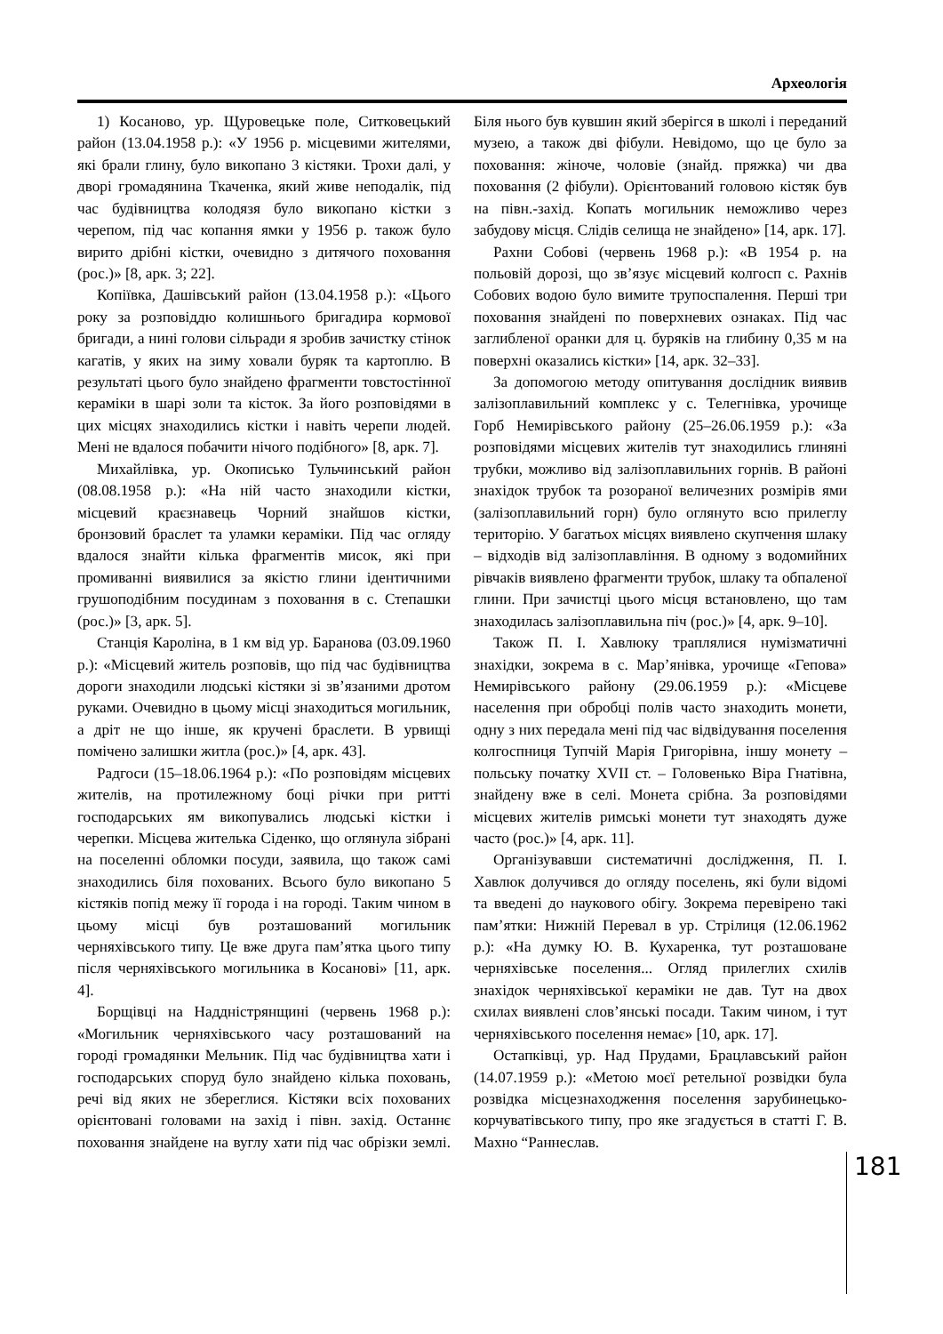Археологія
1) Косаново, ур. Щуровецьке поле, Ситковецький район (13.04.1958 р.): «У 1956 р. місцевими жителями, які брали глину, було викопано 3 кістяки. Трохи далі, у дворі громадянина Ткаченка, який живе неподалік, під час будівництва колодязя було викопано кістки з черепом, під час копання ямки у 1956 р. також було вирито дрібні кістки, очевидно з дитячого поховання (рос.)» [8, арк. 3; 22].
Копіївка, Дашівський район (13.04.1958 р.): «Цього року за розповіддю колишнього бригадира кормової бригади, а нині голови сільради я зробив зачистку стінок кагатів, у яких на зиму ховали буряк та картоплю. В результаті цього було знайдено фрагменти товстостінної кераміки в шарі золи та кісток. За його розповідями в цих місцях знаходились кістки і навіть черепи людей. Мені не вдалося побачити нічого подібного» [8, арк. 7].
Михайлівка, ур. Окописько Тульчинський район (08.08.1958 р.): «На ній часто знаходили кістки, місцевий краєзнавець Чорний знайшов кістки, бронзовий браслет та уламки кераміки. Під час огляду вдалося знайти кілька фрагментів мисок, які при промиванні виявилися за якістю глини ідентичними грушоподібним посудинам з поховання в с. Степашки (рос.)» [3, арк. 5].
Станція Кароліна, в 1 км від ур. Баранова (03.09.1960 р.): «Місцевий житель розповів, що під час будівництва дороги знаходили людські кістяки зі зв’язаними дротом руками. Очевидно в цьому місці знаходиться могильник, а дріт не що інше, як кручені браслети. В урвищі помічено залишки житла (рос.)» [4, арк. 43].
Радгоси (15–18.06.1964 р.): «По розповідям місцевих жителів, на протилежному боці річки при ритті господарських ям викопувались людські кістки і черепки. Місцева жителька Сіденко, що оглянула зібрані на поселенні обломки посуди, заявила, що також самі знаходились біля похованих. Всього було викопано 5 кістяків попід межу її города і на городі. Таким чином в цьому місці був розташований могильник черняхівського типу. Це вже друга пам’ятка цього типу після черняхівського могильника в Косанові» [11, арк. 4].
Борщівці на Наддністрянщині (червень 1968 р.): «Могильник черняхівського часу розташований на городі громадянки Мельник. Під час будівництва хати і господарських споруд було знайдено кілька поховань, речі від яких не збереглися. Кістяки всіх похованих орієнтовані головами на захід і півн. захід. Останнє поховання знайдене на вуглу хати під час обрізки землі. Біля нього був кувшин який зберігся в школі і переданий музею, а також дві фібули. Невідомо, що це було за поховання: жіноче, чоловіе (знайд. пряжка) чи два поховання (2 фібули). Орієнтований головою кістяк був на півн.-захід. Копать могильник неможливо через забудову місця. Слідів селища не знайдено» [14, арк. 17].
Рахни Собові (червень 1968 р.): «В 1954 р. на польовій дорозі, що зв’язує місцевий колгосп с. Рахнів Собових водою було вимите трупоспалення. Перші три поховання знайдені по поверхневих ознаках. Під час заглибленої оранки для ц. буряків на глибину 0,35 м на поверхні оказались кістки» [14, арк. 32–33].
За допомогою методу опитування дослідник виявив залізоплавильний комплекс у с. Телегнівка, урочище Горб Немирівського району (25–26.06.1959 р.): «За розповідями місцевих жителів тут знаходились глиняні трубки, можливо від залізоплавильних горнів. В районі знахідок трубок та розораної величезних розмірів ями (залізоплавильний горн) було оглянуто всю прилеглу територію. У багатьох місцях виявлено скупчення шлаку – відходів від залізоплавління. В одному з водомийних рівчаків виявлено фрагменти трубок, шлаку та обпаленої глини. При зачистці цього місця встановлено, що там знаходилась залізоплавильна піч (рос.)» [4, арк. 9–10].
Також П. І. Хавлюку траплялися нумізматичні знахідки, зокрема в с. Мар’янівка, урочище «Гепова» Немирівського району (29.06.1959 р.): «Місцеве населення при обробці полів часто знаходить монети, одну з них передала мені під час відвідування поселення колгоспниця Тупчій Марія Григорівна, іншу монету – польську початку XVII ст. – Головенько Віра Гнатівна, знайдену вже в селі. Монета срібна. За розповідями місцевих жителів римські монети тут знаходять дуже часто (рос.)» [4, арк. 11].
Організувавши систематичні дослідження, П. І. Хавлюк долучився до огляду поселень, які були відомі та введені до наукового обігу. Зокрема перевірено такі пам’ятки: Нижній Перевал в ур. Стрілиця (12.06.1962 р.): «На думку Ю. В. Кухаренка, тут розташоване черняхівське поселення... Огляд прилеглих схилів знахідок черняхівської кераміки не дав. Тут на двох схилах виявлені слов’янські посади. Таким чином, і тут черняхівського поселення немає» [10, арк. 17].
Остапківці, ур. Над Прудами, Брацлавський район (14.07.1959 р.): «Метою моєї ретельної розвідки була розвідка місцезнаходження поселення зарубинецько-корчуватівського типу, про яке згадується в статті Г. В. Махно “Раннеслав.
181